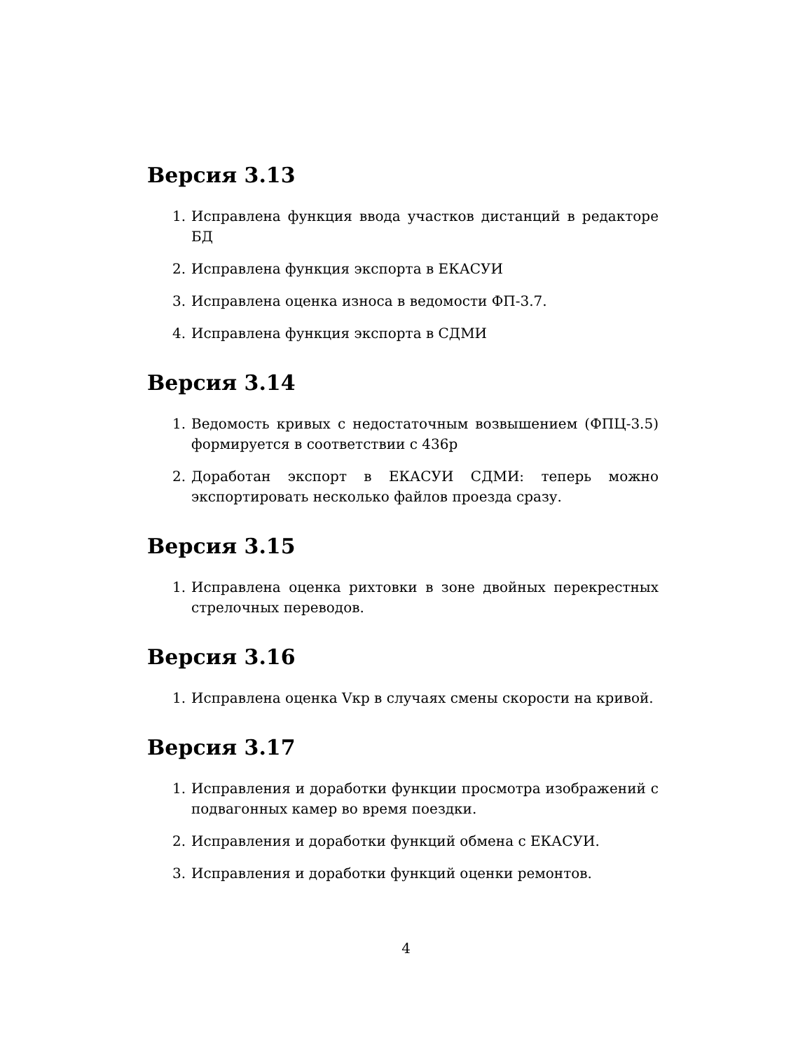Версия 3.13
1. Исправлена функция ввода участков дистанций в редакторе БД
2. Исправлена функция экспорта в ЕКАСУИ
3. Исправлена оценка износа в ведомости ФП-3.7.
4. Исправлена функция экспорта в СДМИ
Версия 3.14
1. Ведомость кривых с недостаточным возвышением (ФПЦ-3.5) формируется в соответствии с 436р
2. Доработан экспорт в ЕКАСУИ СДМИ: теперь можно экспортировать несколько файлов проезда сразу.
Версия 3.15
1. Исправлена оценка рихтовки в зоне двойных перекрестных стрелочных переводов.
Версия 3.16
1. Исправлена оценка Vкр в случаях смены скорости на кривой.
Версия 3.17
1. Исправления и доработки функции просмотра изображений с подвагонных камер во время поездки.
2. Исправления и доработки функций обмена с ЕКАСУИ.
3. Исправления и доработки функций оценки ремонтов.
4